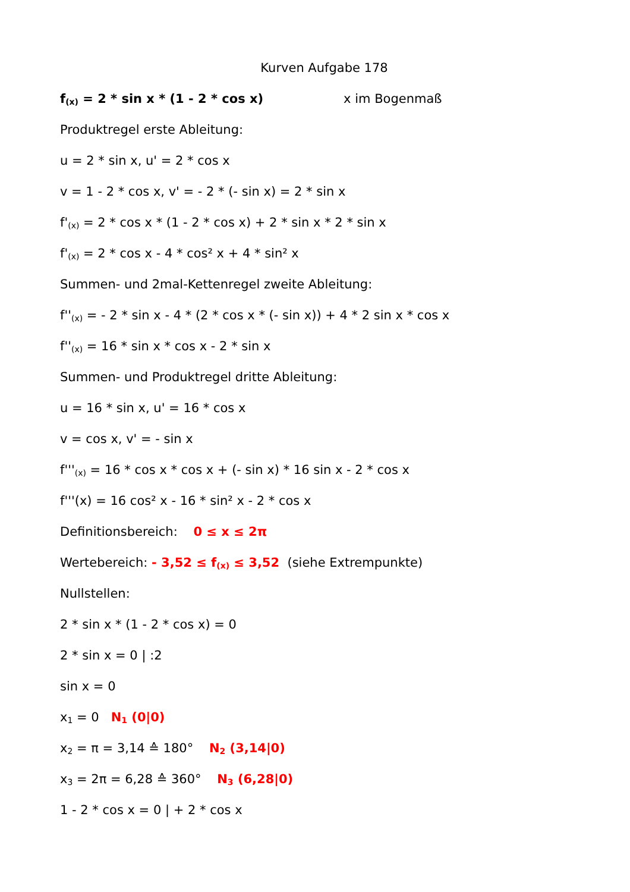Kurven Aufgabe 178
f<sub>(x)</sub> = 2 * sin x * (1 - 2 * cos x) x im Bogenmaß
Produktregel erste Ableitung:
u = 2 * sin x, u' = 2 * cos x
v = 1 - 2 * cos x, v' = - 2 * (- sin x) = 2 * sin x
f'<sub>(x)</sub> = 2 * cos x * (1 - 2 * cos x) + 2 * sin x * 2 * sin x
f'<sub>(x)</sub> = 2 * cos x - 4 * cos² x + 4 * sin² x
Summen- und 2mal-Kettenregel zweite Ableitung:
f''<sub>(x)</sub> = - 2 * sin x - 4 * (2 * cos x * (- sin x)) + 4 * 2 sin x * cos x
f''<sub>(x)</sub> = 16 * sin x * cos x - 2 * sin x
Summen- und Produktregel dritte Ableitung:
u = 16 * sin x, u' = 16 * cos x
v = cos x, v' = - sin x
f'''<sub>(x)</sub> = 16 * cos x * cos x + (- sin x) * 16 sin x - 2 * cos x
f'''(x) = 16 cos² x - 16 * sin² x - 2 * cos x
Definitionsbereich: 0 ≤ x ≤ 2π
Wertebereich: - 3,52 ≤ f<sub>(x)</sub> ≤ 3,52 (siehe Extrempunkte)
Nullstellen:
2 * sin x * (1 - 2 * cos x) = 0
2 * sin x = 0 | :2
sin x = 0
x<sub>1</sub> = 0 N<sub>1</sub> (0|0)
x<sub>2</sub> = π = 3,14 ≙ 180° N<sub>2</sub> (3,14|0)
x<sub>3</sub> = 2π = 6,28 ≙ 360° N<sub>3</sub> (6,28|0)
1 - 2 * cos x = 0 | + 2 * cos x